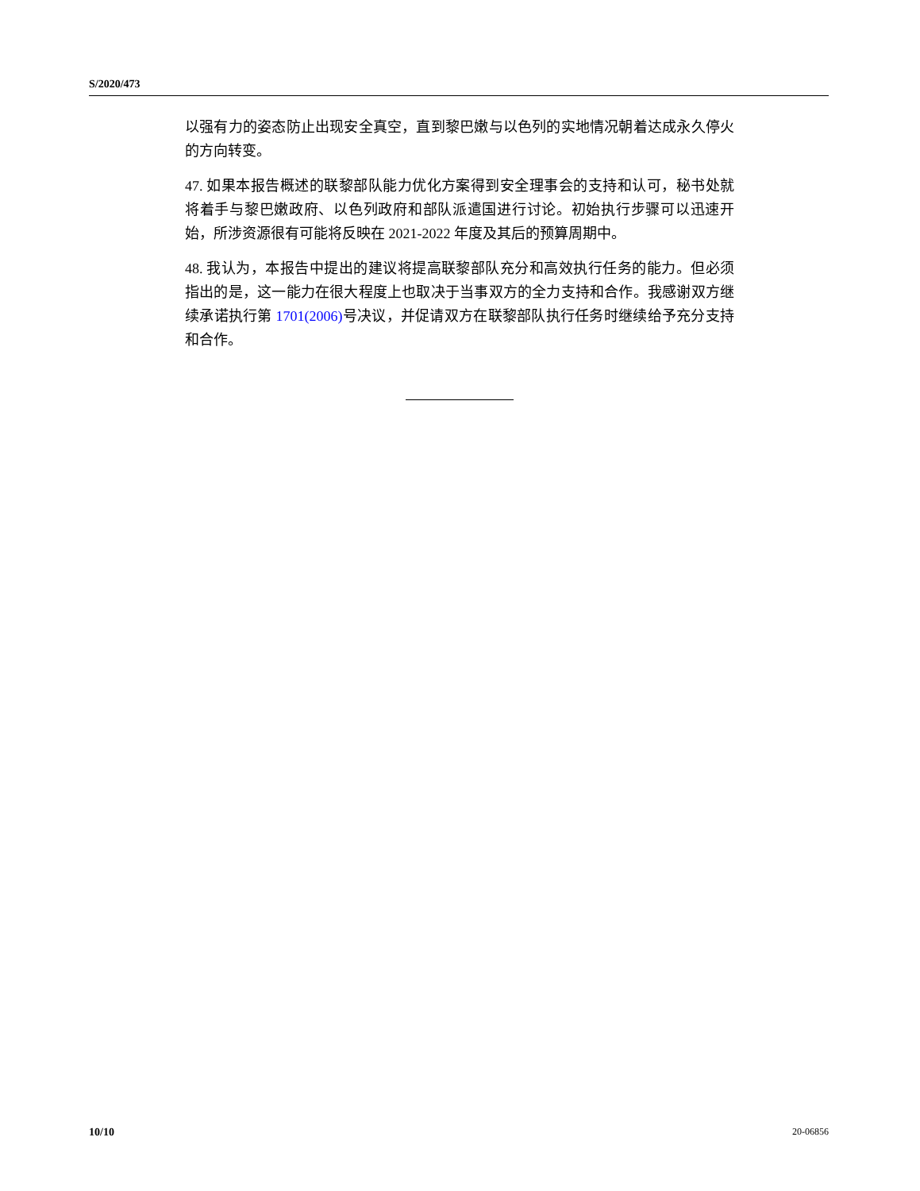S/2020/473
以强有力的姿态防止出现安全真空，直到黎巴嫩与以色列的实地情况朝着达成永久停火的方向转变。
47. 如果本报告概述的联黎部队能力优化方案得到安全理事会的支持和认可，秘书处就将着手与黎巴嫩政府、以色列政府和部队派遣国进行讨论。初始执行步骤可以迅速开始，所涉资源很有可能将反映在 2021-2022 年度及其后的预算周期中。
48. 我认为，本报告中提出的建议将提高联黎部队充分和高效执行任务的能力。但必须指出的是，这一能力在很大程度上也取决于当事双方的全力支持和合作。我感谢双方继续承诺执行第 1701(2006) 号决议，并促请双方在联黎部队执行任务时继续给予充分支持和合作。
10/10 20-06856